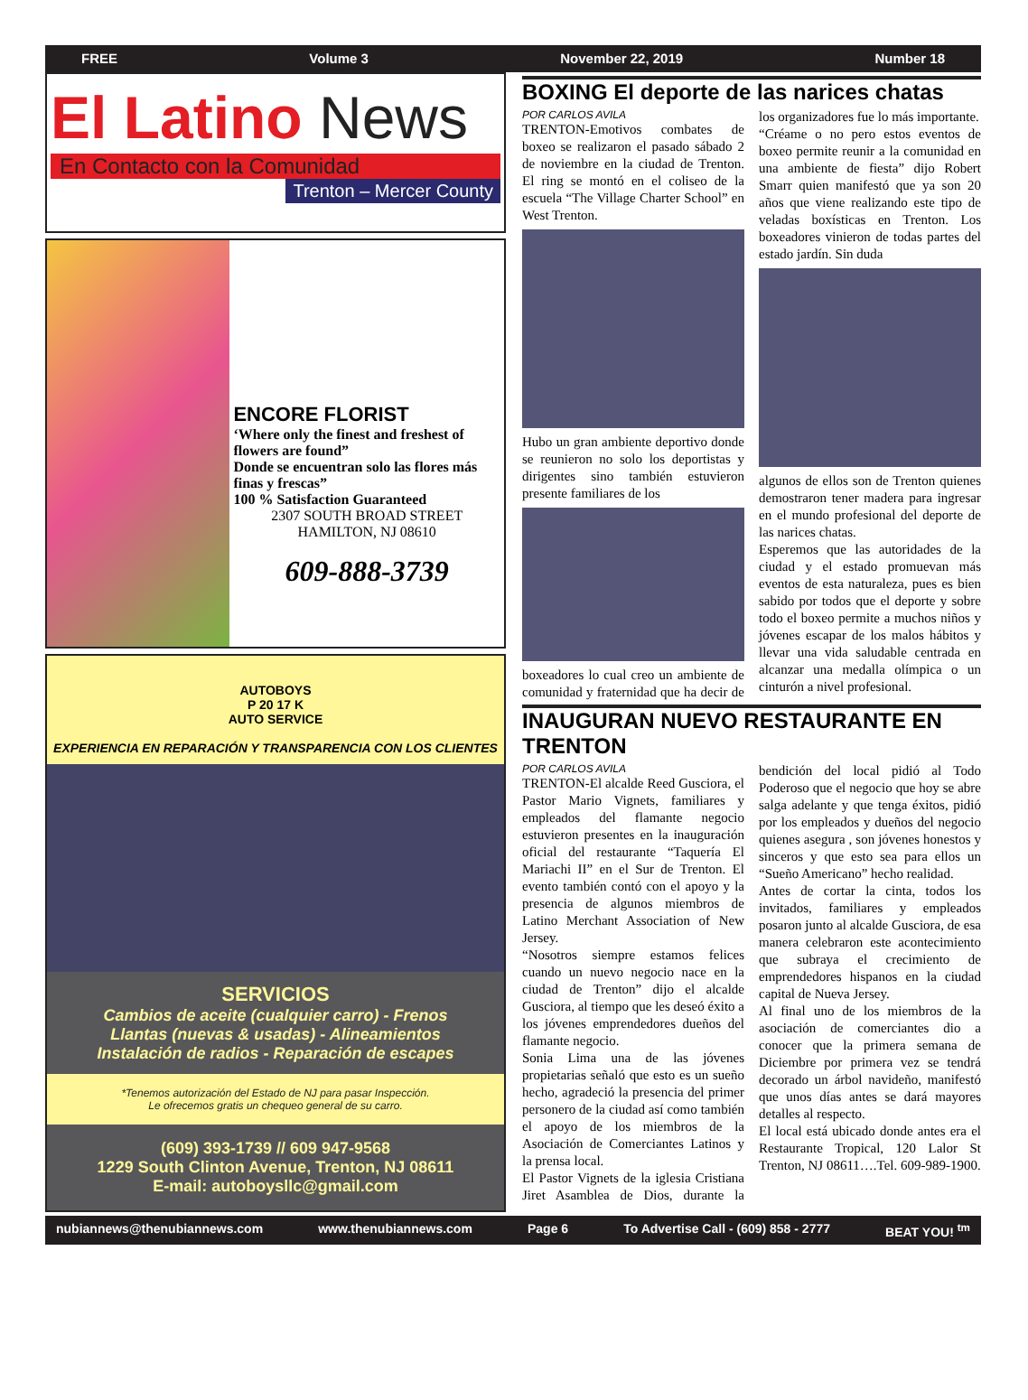FREE Volume 3 November 22, 2019 Number 18
El Latino News
En Contacto con la Comunidad
Trenton – Mercer County
ENCORE FLORIST
‘Where only the finest and freshest of flowers are found”
Donde se encuentran solo las flores más finas y frescas”
100 % Satisfaction Guaranteed
2307 SOUTH BROAD STREET
HAMILTON, NJ 08610
609-888-3739
AUTOBOYS
P 20 17 K
AUTO SERVICE
EXPERIENCIA EN REPARACIÓN Y TRANSPARENCIA CON LOS CLIENTES
SERVICIOS
Cambios de aceite (cualquier carro) - Frenos
Llantas (nuevas & usadas) - Alineamientos
Instalación de radios - Reparación de escapes
*Tenemos autorización del Estado de NJ para pasar Inspección.
Le ofrecemos gratis un chequeo general de su carro.
(609) 393-1739 // 609 947-9568
1229 South Clinton Avenue, Trenton, NJ 08611
E-mail: autoboysllc@gmail.com
BOXING El deporte de las narices chatas
POR CARLOS AVILA
TRENTON-Emotivos combates de boxeo se realizaron el pasado sábado 2 de noviembre en la ciudad de Trenton. El ring se montó en el coliseo de la escuela “The Village Charter School” en West Trenton.
Hubo un gran ambiente deportivo donde se reunieron no solo los deportistas y dirigentes sino también estuvieron presente familiares de los
boxeadores lo cual creo un ambiente de comunidad y fraternidad que ha decir de los organizadores fue lo más importante.
“Créame o no pero estos eventos de boxeo permite reunir a la comunidad en una ambiente de fiesta” dijo Robert Smarr quien manifestó que ya son 20 años que viene realizando este tipo de veladas boxísticas en Trenton. Los boxeadores vinieron de todas partes del estado jardín. Sin duda
algunos de ellos son de Trenton quienes demostraron tener madera para ingresar en el mundo profesional del deporte de las narices chatas.
Esperemos que las autoridades de la ciudad y el estado promuevan más eventos de esta naturaleza, pues es bien sabido por todos que el deporte y sobre todo el boxeo permite a muchos niños y jóvenes escapar de los malos hábitos y llevar una vida saludable centrada en alcanzar una medalla olímpica o un cinturón a nivel profesional.
INAUGURAN NUEVO RESTAURANTE EN TRENTON
POR CARLOS AVILA
TRENTON-El alcalde Reed Gusciora, el Pastor Mario Vignets, familiares y empleados del flamante negocio estuvieron presentes en la inauguración oficial del restaurante “Taquería El Mariachi II” en el Sur de Trenton. El evento también contó con el apoyo y la presencia de algunos miembros de Latino Merchant Association of New Jersey.
“Nosotros siempre estamos felices cuando un nuevo negocio nace en la ciudad de Trenton” dijo el alcalde Gusciora, al tiempo que les deseó éxito a los jóvenes emprendedores dueños del flamante negocio.
Sonia Lima una de las jóvenes propietarias señaló que esto es un sueño hecho, agradeció la presencia del primer personero de la ciudad así como también el apoyo de los miembros de la Asociación de Comerciantes Latinos y la prensa local.
El Pastor Vignets de la iglesia Cristiana Jiret Asamblea de Dios, durante la bendición del local pidió al Todo Poderoso que el negocio que hoy se abre salga adelante y que tenga éxitos, pidió por los empleados y dueños del negocio quienes asegura , son jóvenes honestos y sinceros y que esto sea para ellos un “Sueño Americano” hecho realidad.
Antes de cortar la cinta, todos los invitados, familiares y empleados posaron junto al alcalde Gusciora, de esa manera celebraron este acontecimiento que subraya el crecimiento de emprendedores hispanos en la ciudad capital de Nueva Jersey.
Al final uno de los miembros de la asociación de comerciantes dio a conocer que la primera semana de Diciembre por primera vez se tendrá decorado un árbol navideño, manifestó que unos días antes se dará mayores detalles al respecto.
El local está ubicado donde antes era el Restaurante Tropical, 120 Lalor St Trenton, NJ 08611….Tel. 609-989-1900.
nubiannews@thenubiannews.com www.thenubiannews.com Page 6 To Advertise Call - (609) 858 - 2777 BEAT YOU! <sup>tm</sup>